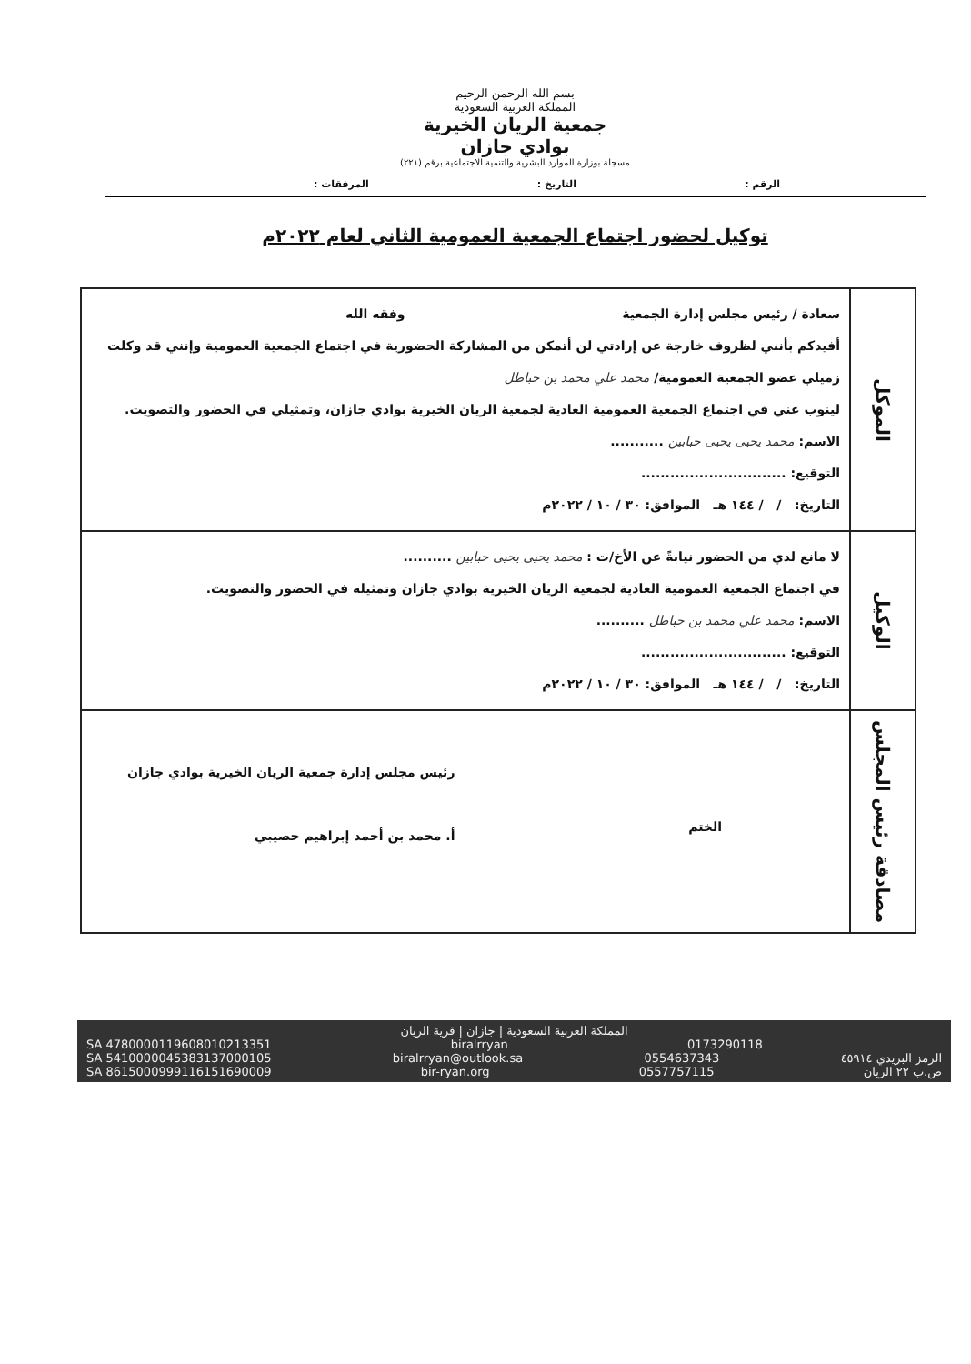بسم الله الرحمن الرحيم
المملكة العربية السعودية
جمعية الريان الخيرية
بوادي جازان
مسجلة بوزارة الموارد البشرية والتنمية الاجتماعية برقم (٢٢١)
الرقم : التاريخ : المرفقات :
توكيل لحضور اجتماع الجمعية العمومية الثاني لعام ٢٠٢٢م
| الموكل | سعادة / رئيس مجلس إدارة الجمعية وفقه الله أفيدكم بأنني لظروف خارجة عن إرادتي لن أتمكن من المشاركة الحضورية في اجتماع الجمعية العمومية وإنني قد وكلت زميلي عضو الجمعية العمومية/ محمد علي محمد بن حباطل لينوب عني في اجتماع الجمعية العمومية العادية لجمعية الريان الخيرية بوادي جازان، وتمثيلي في الحضور والتصويت. الاسم: محمد يحيى يحيى حبابين ........... التوقيع: .............................. التاريخ: / / ١٤٤ هـ الموافق: ٣٠ / ١٠ / ٢٠٢٢م |
| الوكيل | لا مانع لدي من الحضور نيابةً عن الأخ/ت : محمد يحيى يحيى حبابين .......... في اجتماع الجمعية العمومية العادية لجمعية الريان الخيرية بوادي جازان وتمثيله في الحضور والتصويت. الاسم: محمد علي محمد بن حباطل .......... التوقيع: .............................. التاريخ: / / ١٤٤ هـ الموافق: ٣٠ / ١٠ / ٢٠٢٢م |
| مصادقة رئيس المجلس | الختم رئيس مجلس إدارة جمعية الريان الخيرية بوادي جازان أ. محمد بن أحمد إبراهيم حصيبي |
المملكة العربية السعودية | جازان | قرية الريان
SA 4780000119608010213351 biralrryan 0173290118
SA 5410000045383137000105 biralrryan@outlook.sa 0554637343 الرمز البريدي ٤٥٩١٤
SA 8615000999116151690009 bir-ryan.org 0557757115 ص.ب ٢٢ الريان